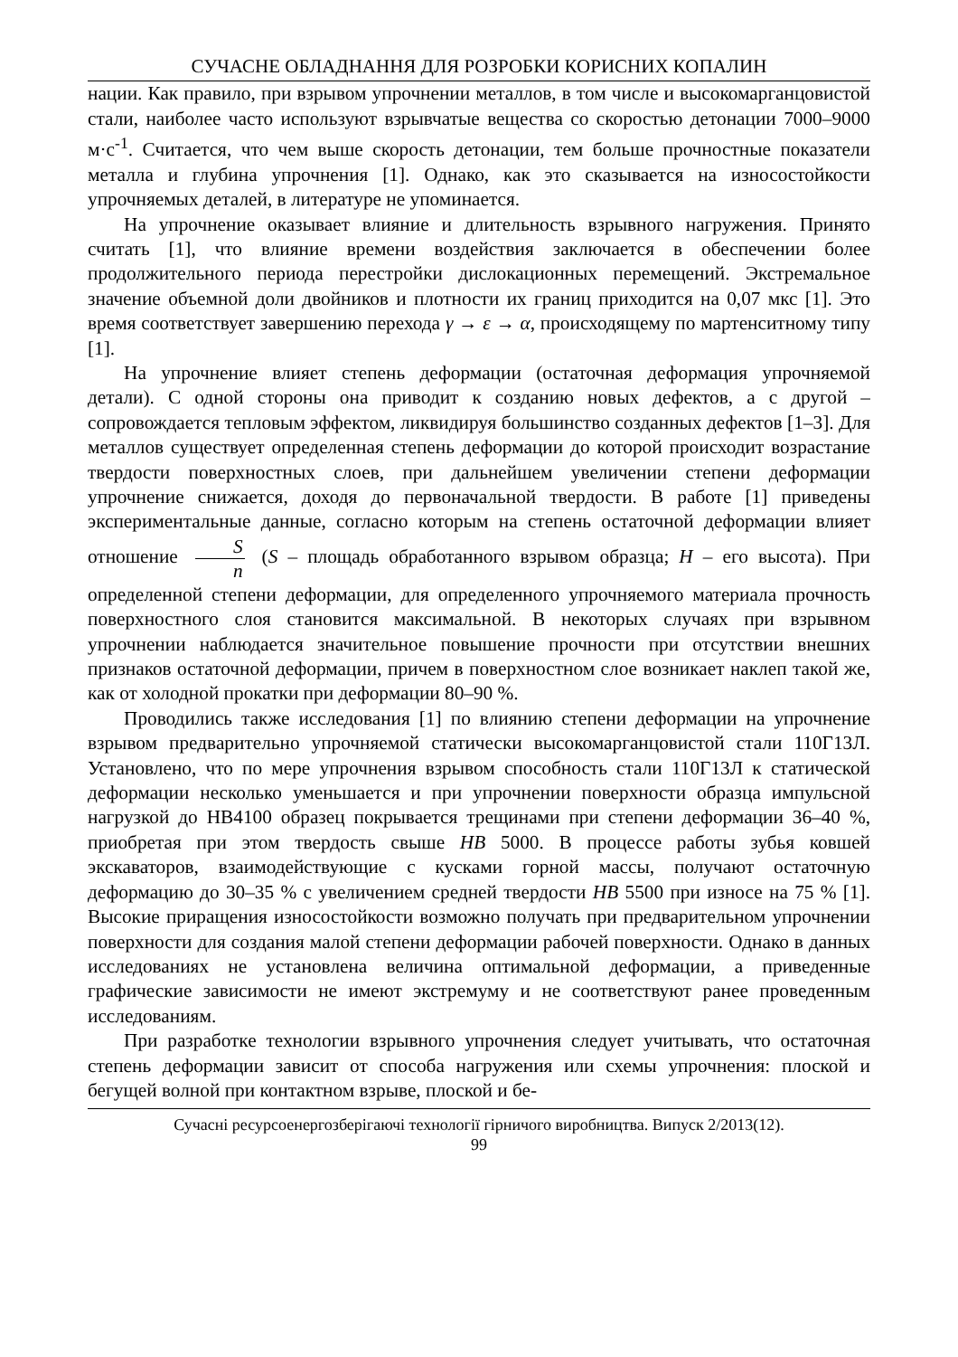СУЧАСНЕ ОБЛАДНАННЯ ДЛЯ РОЗРОБКИ КОРИСНИХ КОПАЛИН
нации. Как правило, при взрывом упрочнении металлов, в том числе и высокомарганцовистой стали, наиболее часто используют взрывчатые вещества со скоростью детонации 7000–9000 м·с<sup>-1</sup>. Считается, что чем выше скорость детонации, тем больше прочностные показатели металла и глубина упрочнения [1]. Однако, как это сказывается на износостойкости упрочняемых деталей, в литературе не упоминается.
На упрочнение оказывает влияние и длительность взрывного нагружения. Принято считать [1], что влияние времени воздействия заключается в обеспечении более продолжительного периода перестройки дислокационных перемещений. Экстремальное значение объемной доли двойников и плотности их границ приходится на 0,07 мкс [1]. Это время соответствует завершению перехода γ → ε → α, происходящему по мартенситному типу [1].
На упрочнение влияет степень деформации (остаточная деформация упрочняемой детали). С одной стороны она приводит к созданию новых дефектов, а с другой – сопровождается тепловым эффектом, ликвидируя большинство созданных дефектов [1–3]. Для металлов существует определенная степень деформации до которой происходит возрастание твердости поверхностных слоев, при дальнейшем увеличении степени деформации упрочнение снижается, доходя до первоначальной твердости. В работе [1] приведены экспериментальные данные, согласно которым на степень остаточной деформации влияет отношение S n (S – площадь обработанного взрывом образца; H – его высота). При определенной степени деформации, для определенного упрочняемого материала прочность поверхностного слоя становится максимальной. В некоторых случаях при взрывном упрочнении наблюдается значительное повышение прочности при отсутствии внешних признаков остаточной деформации, причем в поверхностном слое возникает наклеп такой же, как от холодной прокатки при деформации 80–90 %.
Проводились также исследования [1] по влиянию степени деформации на упрочнение взрывом предварительно упрочняемой статически высокомарганцовистой стали 110Г13Л. Установлено, что по мере упрочнения взрывом способность стали 110Г13Л к статической деформации несколько уменьшается и при упрочнении поверхности образца импульсной нагрузкой до НВ4100 образец покрывается трещинами при степени деформации 36–40 %, приобретая при этом твердость свыше НВ 5000. В процессе работы зубья ковшей экскаваторов, взаимодействующие с кусками горной массы, получают остаточную деформацию до 30–35 % с увеличением средней твердости НВ 5500 при износе на 75 % [1]. Высокие приращения износостойкости возможно получать при предварительном упрочнении поверхности для создания малой степени деформации рабочей поверхности. Однако в данных исследованиях не установлена величина оптимальной деформации, а приведенные графические зависимости не имеют экстремуму и не соответствуют ранее проведенным исследованиям.
При разработке технологии взрывного упрочнения следует учитывать, что остаточная степень деформации зависит от способа нагружения или схемы упрочнения: плоской и бегущей волной при контактном взрыве, плоской и бе-
Сучасні ресурсоенергозберігаючі технології гірничого виробництва. Випуск 2/2013(12).
99